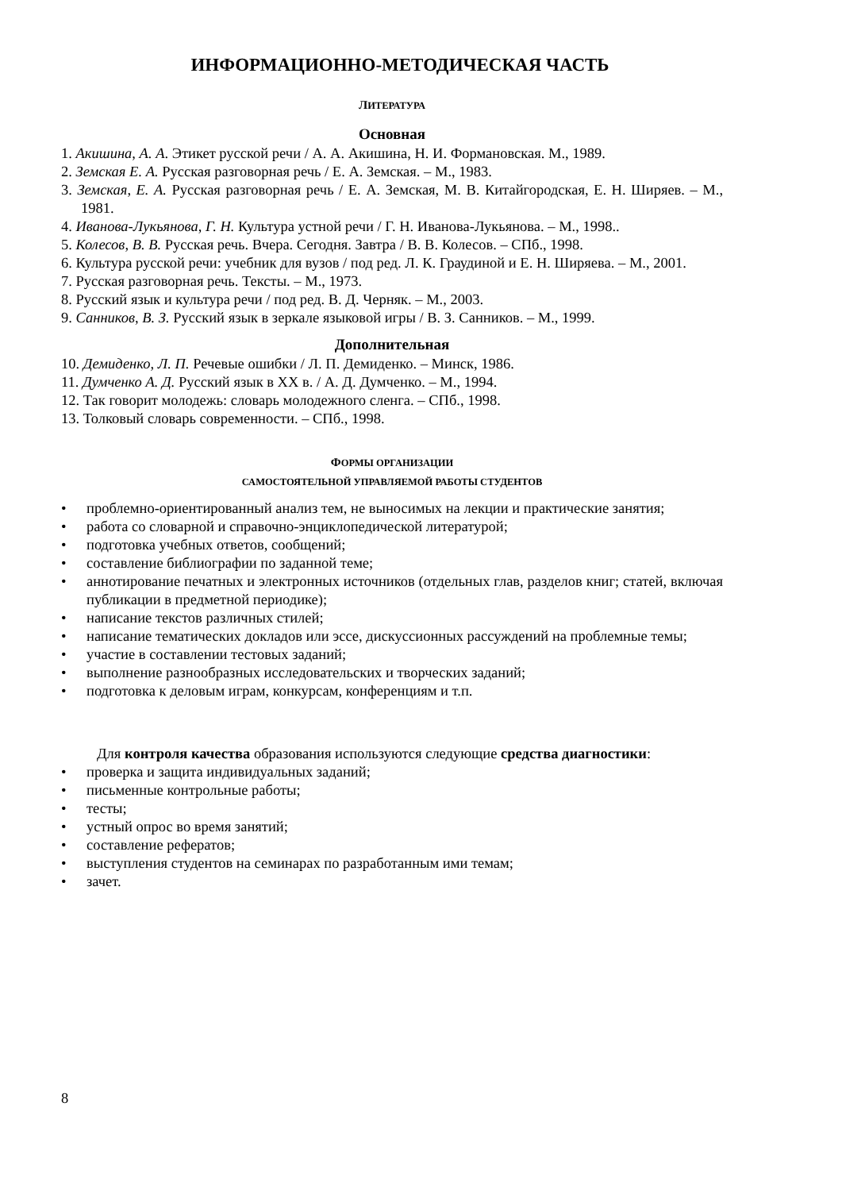ИНФОРМАЦИОННО-МЕТОДИЧЕСКАЯ ЧАСТЬ
ЛИТЕРАТУРА
Основная
1. Акишина, А. А. Этикет русской речи / А. А. Акишина, Н. И. Формановская. М., 1989.
2. Земская Е. А. Русская разговорная речь / Е. А. Земская. – М., 1983.
3. Земская, Е. А. Русская разговорная речь / Е. А. Земская, М. В. Китайгородская, Е. Н. Ширяев. – М., 1981.
4. Иванова-Лукьянова, Г. Н. Культура устной речи / Г. Н. Иванова-Лукьянова. – М., 1998..
5. Колесов, В. В. Русская речь. Вчера. Сегодня. Завтра / В. В. Колесов. – СПб., 1998.
6. Культура русской речи: учебник для вузов / под ред. Л. К. Граудиной и Е. Н. Ширяева. – М., 2001.
7. Русская разговорная речь. Тексты. – М., 1973.
8. Русский язык и культура речи / под ред. В. Д. Черняк. – М., 2003.
9. Санников, В. З. Русский язык в зеркале языковой игры / В. З. Санников. – М., 1999.
Дополнительная
10. Демиденко, Л. П. Речевые ошибки / Л. П. Демиденко. – Минск, 1986.
11. Думченко А. Д. Русский язык в XX в. / А. Д. Думченко. – М., 1994.
12. Так говорит молодежь: словарь молодежного сленга. – СПб., 1998.
13. Толковый словарь современности. – СПб., 1998.
ФОРМЫ ОРГАНИЗАЦИИ
САМОСТОЯТЕЛЬНОЙ УПРАВЛЯЕМОЙ РАБОТЫ СТУДЕНТОВ
• проблемно-ориентированный анализ тем, не выносимых на лекции и практические занятия;
• работа со словарной и справочно-энциклопедической литературой;
• подготовка учебных ответов, сообщений;
• составление библиографии по заданной теме;
• аннотирование печатных и электронных источников (отдельных глав, разделов книг; статей, включая публикации в предметной периодике);
• написание текстов различных стилей;
• написание тематических докладов или эссе, дискуссионных рассуждений на проблемные темы;
• участие в составлении тестовых заданий;
• выполнение разнообразных исследовательских и творческих заданий;
• подготовка к деловым играм, конкурсам, конференциям и т.п.
Для контроля качества образования используются следующие средства диагностики:
• проверка и защита индивидуальных заданий;
• письменные контрольные работы;
• тесты;
• устный опрос во время занятий;
• составление рефератов;
• выступления студентов на семинарах по разработанным ими темам;
• зачет.
8